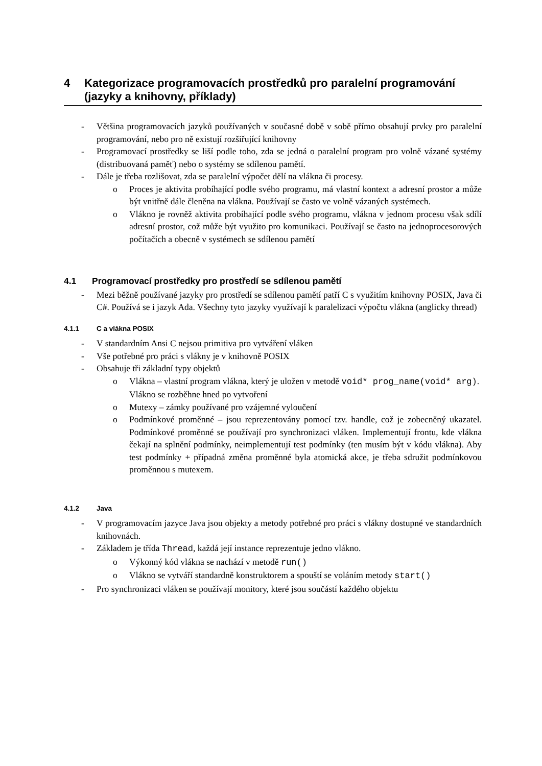4 Kategorizace programovacích prostředků pro paralelní programování (jazyky a knihovny, příklady)
- Většina programovacích jazyků používaných v současné době v sobě přímo obsahují prvky pro paralelní programování, nebo pro ně existují rozšiřující knihovny
- Programovací prostředky se liší podle toho, zda se jedná o paralelní program pro volně vázané systémy (distribuovaná paměť) nebo o systémy se sdílenou pamětí.
- Dále je třeba rozlišovat, zda se paralelní výpočet dělí na vlákna či procesy.
o Proces je aktivita probíhající podle svého programu, má vlastní kontext a adresní prostor a může být vnitřně dále členěna na vlákna. Používají se často ve volně vázaných systémech.
o Vlákno je rovněž aktivita probíhající podle svého programu, vlákna v jednom procesu však sdílí adresní prostor, což může být využito pro komunikaci. Používají se často na jednoprocesorových počítačích a obecně v systémech se sdílenou pamětí
4.1 Programovací prostředky pro prostředí se sdílenou pamětí
- Mezi běžně používané jazyky pro prostředí se sdílenou pamětí patří C s využitím knihovny POSIX, Java či C#. Používá se i jazyk Ada. Všechny tyto jazyky využívají k paralelizaci výpočtu vlákna (anglicky thread)
4.1.1 C a vlákna POSIX
- V standardním Ansi C nejsou primitiva pro vytváření vláken
- Vše potřebné pro práci s vlákny je v knihovně POSIX
- Obsahuje tři základní typy objektů
o Vlákna – vlastní program vlákna, který je uložen v metodě void* prog_name(void* arg). Vlákno se rozběhne hned po vytvoření
o Mutexy – zámky používané pro vzájemné vyloučení
o Podmínkové proměnné – jsou reprezentovány pomocí tzv. handle, což je zobecněný ukazatel. Podmínkové proměnné se používají pro synchronizaci vláken. Implementují frontu, kde vlákna čekají na splnění podmínky, neimplementují test podmínky (ten musím být v kódu vlákna). Aby test podmínky + případná změna proměnné byla atomická akce, je třeba sdružit podmínkovou proměnnou s mutexem.
4.1.2 Java
- V programovacím jazyce Java jsou objekty a metody potřebné pro práci s vlákny dostupné ve standardních knihovnách.
- Základem je třída Thread, každá její instance reprezentuje jedno vlákno.
o Výkonný kód vlákna se nachází v metodě run()
o Vlákno se vytváří standardně konstruktorem a spouští se voláním metody start()
- Pro synchronizaci vláken se používají monitory, které jsou součástí každého objektu